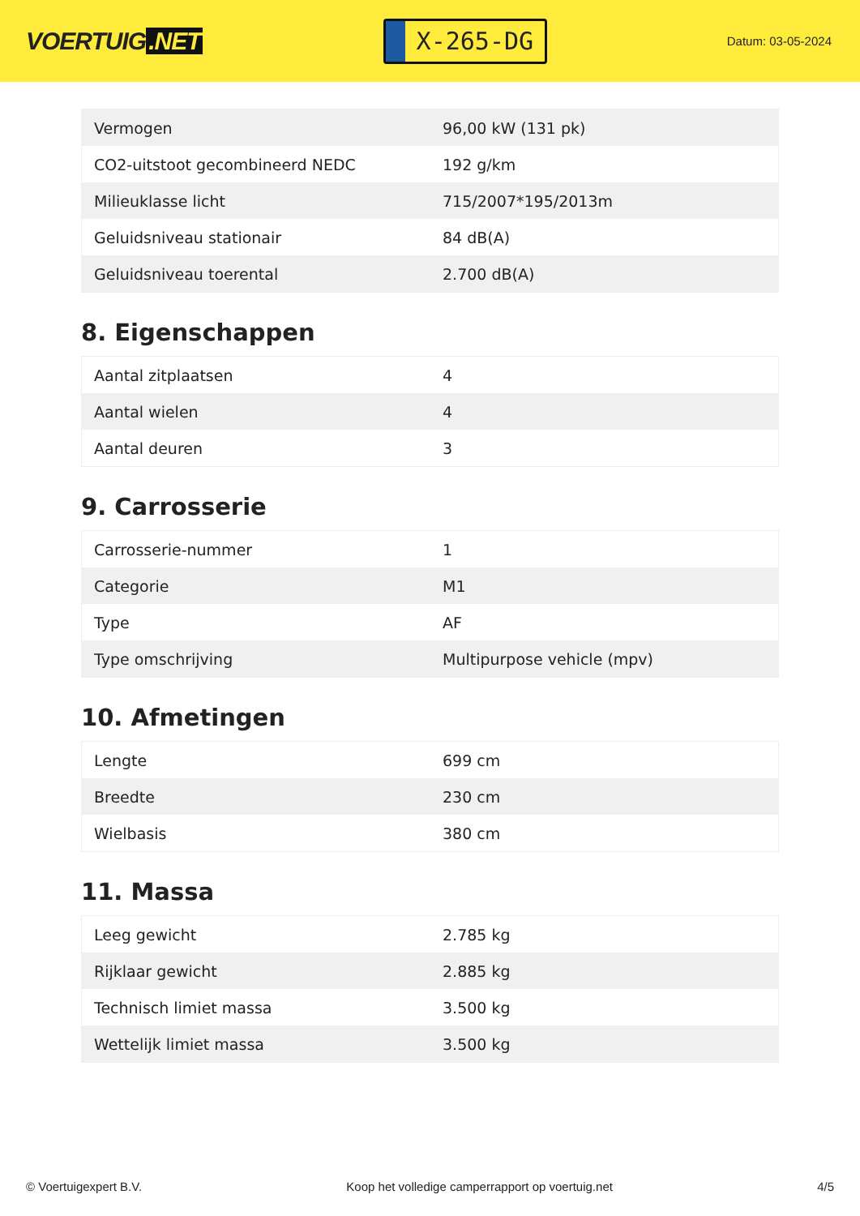VOERTUIG.NET
X-265-DG
Datum: 03-05-2024
| Vermogen | 96,00 kW (131 pk) |
| CO2-uitstoot gecombineerd NEDC | 192 g/km |
| Milieuklasse licht | 715/2007*195/2013m |
| Geluidsniveau stationair | 84 dB(A) |
| Geluidsniveau toerental | 2.700 dB(A) |
8. Eigenschappen
| Aantal zitplaatsen | 4 |
| Aantal wielen | 4 |
| Aantal deuren | 3 |
9. Carrosserie
| Carrosserie-nummer | 1 |
| Categorie | M1 |
| Type | AF |
| Type omschrijving | Multipurpose vehicle (mpv) |
10. Afmetingen
| Lengte | 699 cm |
| Breedte | 230 cm |
| Wielbasis | 380 cm |
11. Massa
| Leeg gewicht | 2.785 kg |
| Rijklaar gewicht | 2.885 kg |
| Technisch limiet massa | 3.500 kg |
| Wettelijk limiet massa | 3.500 kg |
© Voertuigexpert B.V. Koop het volledige camperrapport op voertuig.net 4/5